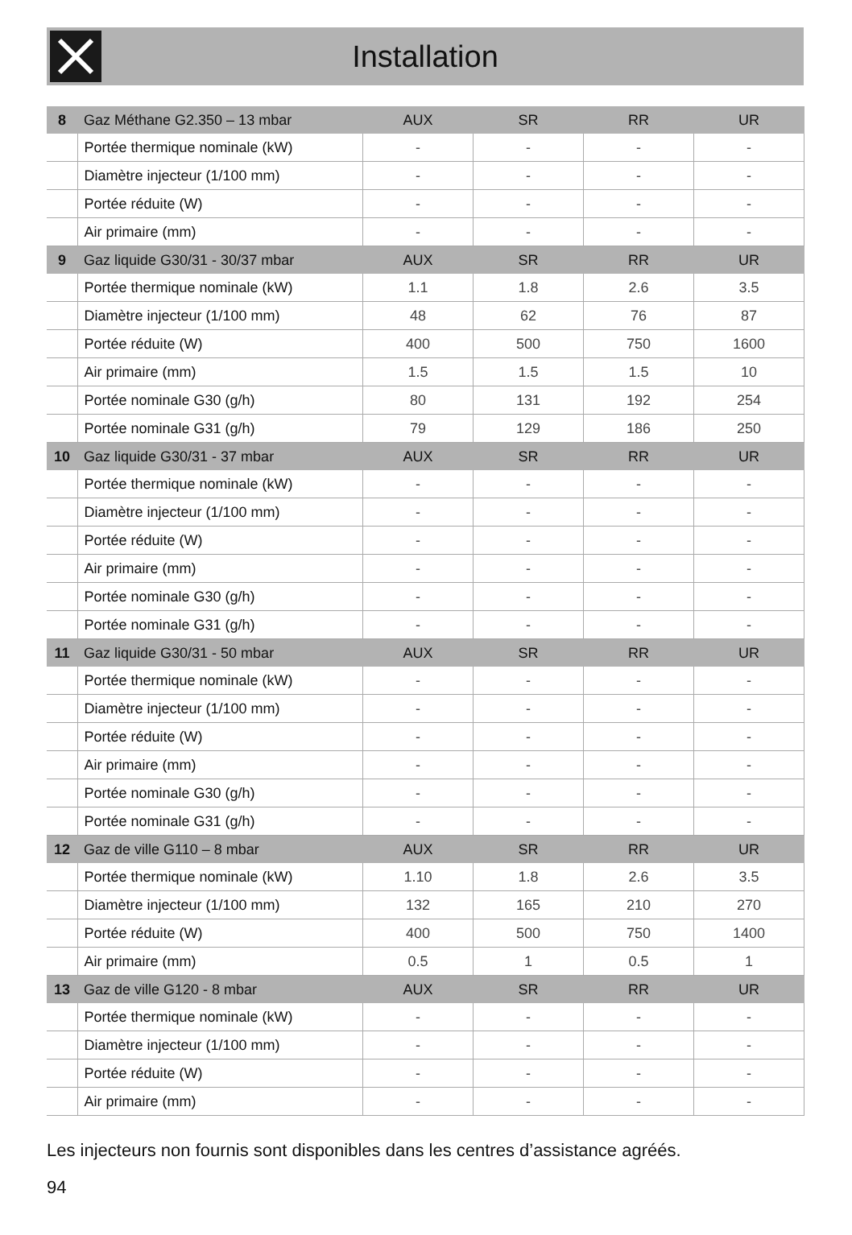Installation
| 8 | Gaz Méthane G2.350 – 13 mbar | AUX | SR | RR | UR |
| --- | --- | --- | --- | --- | --- |
| | Portée thermique nominale (kW) | - | - | - | - |
| | Diamètre injecteur (1/100 mm) | - | - | - | - |
| | Portée réduite (W) | - | - | - | - |
| | Air primaire (mm) | - | - | - | - |
| 9 | Gaz liquide G30/31 - 30/37 mbar | AUX | SR | RR | UR |
| | Portée thermique nominale (kW) | 1.1 | 1.8 | 2.6 | 3.5 |
| | Diamètre injecteur (1/100 mm) | 48 | 62 | 76 | 87 |
| | Portée réduite (W) | 400 | 500 | 750 | 1600 |
| | Air primaire (mm) | 1.5 | 1.5 | 1.5 | 10 |
| | Portée nominale G30 (g/h) | 80 | 131 | 192 | 254 |
| | Portée nominale G31 (g/h) | 79 | 129 | 186 | 250 |
| 10 | Gaz liquide G30/31 - 37 mbar | AUX | SR | RR | UR |
| | Portée thermique nominale (kW) | - | - | - | - |
| | Diamètre injecteur (1/100 mm) | - | - | - | - |
| | Portée réduite (W) | - | - | - | - |
| | Air primaire (mm) | - | - | - | - |
| | Portée nominale G30 (g/h) | - | - | - | - |
| | Portée nominale G31 (g/h) | - | - | - | - |
| 11 | Gaz liquide G30/31 - 50 mbar | AUX | SR | RR | UR |
| | Portée thermique nominale (kW) | - | - | - | - |
| | Diamètre injecteur (1/100 mm) | - | - | - | - |
| | Portée réduite (W) | - | - | - | - |
| | Air primaire (mm) | - | - | - | - |
| | Portée nominale G30 (g/h) | - | - | - | - |
| | Portée nominale G31 (g/h) | - | - | - | - |
| 12 | Gaz de ville G110 – 8 mbar | AUX | SR | RR | UR |
| | Portée thermique nominale (kW) | 1.10 | 1.8 | 2.6 | 3.5 |
| | Diamètre injecteur (1/100 mm) | 132 | 165 | 210 | 270 |
| | Portée réduite (W) | 400 | 500 | 750 | 1400 |
| | Air primaire (mm) | 0.5 | 1 | 0.5 | 1 |
| 13 | Gaz de ville G120 - 8 mbar | AUX | SR | RR | UR |
| | Portée thermique nominale (kW) | - | - | - | - |
| | Diamètre injecteur (1/100 mm) | - | - | - | - |
| | Portée réduite (W) | - | - | - | - |
| | Air primaire (mm) | - | - | - | - |
Les injecteurs non fournis sont disponibles dans les centres d’assistance agréés.
94